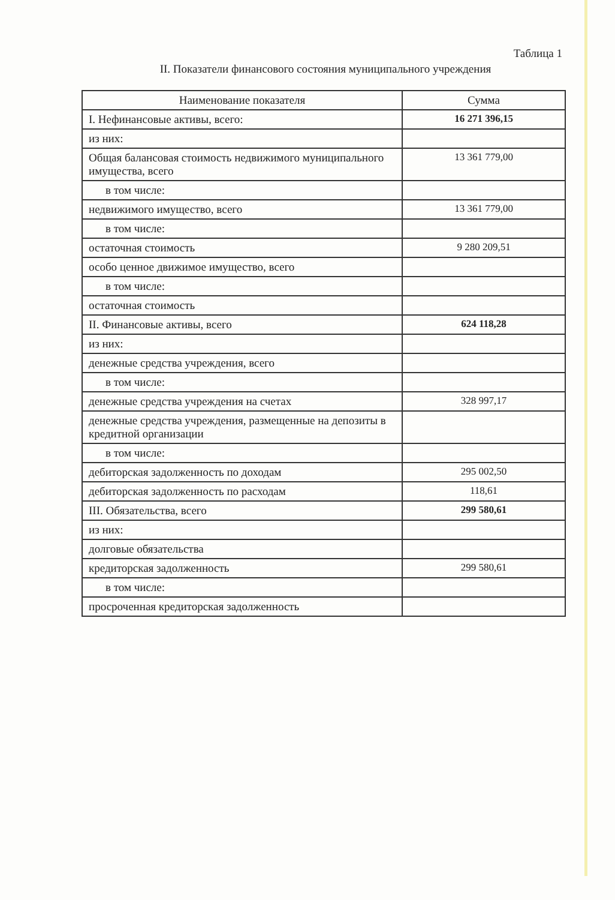Таблица 1
II. Показатели финансового состояния муниципального учреждения
| Наименование показателя | Сумма |
| --- | --- |
| I. Нефинансовые активы, всего: | 16 271 396,15 |
| из них: | |
| Общая балансовая стоимость недвижимого муниципального имущества, всего | 13 361 779,00 |
| в том числе: | |
| недвижимого имущество, всего | 13 361 779,00 |
| в том числе: | |
| остаточная стоимость | 9 280 209,51 |
| особо ценное движимое имущество, всего | |
| в том числе: | |
| остаточная стоимость | |
| II. Финансовые активы, всего | 624 118,28 |
| из них: | |
| денежные средства учреждения, всего | |
| в том числе: | |
| денежные средства учреждения на счетах | 328 997,17 |
| денежные средства учреждения, размещенные на депозиты в кредитной организации | |
| в том числе: | |
| дебиторская задолженность по доходам | 295 002,50 |
| дебиторская задолженность по расходам | 118,61 |
| III. Обязательства, всего | 299 580,61 |
| из них: | |
| долговые обязательства | |
| кредиторская задолженность | 299 580,61 |
| в том числе: | |
| просроченная кредиторская задолженность | |